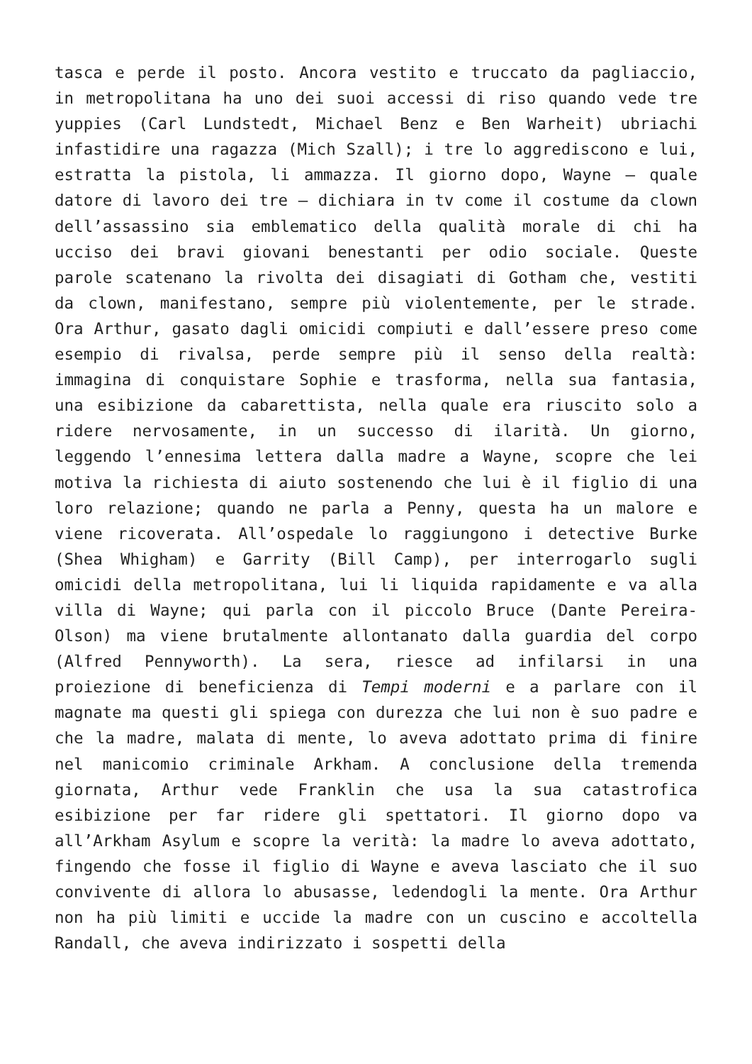tasca e perde il posto. Ancora vestito e truccato da pagliaccio, in metropolitana ha uno dei suoi accessi di riso quando vede tre yuppies (Carl Lundstedt, Michael Benz e Ben Warheit) ubriachi infastidire una ragazza (Mich Szall); i tre lo aggrediscono e lui, estratta la pistola, li ammazza. Il giorno dopo, Wayne – quale datore di lavoro dei tre – dichiara in tv come il costume da clown dell’assassino sia emblematico della qualità morale di chi ha ucciso dei bravi giovani benestanti per odio sociale. Queste parole scatenano la rivolta dei disagiati di Gotham che, vestiti da clown, manifestano, sempre più violentemente, per le strade. Ora Arthur, gasato dagli omicidi compiuti e dall’essere preso come esempio di rivalsa, perde sempre più il senso della realtà: immagina di conquistare Sophie e trasforma, nella sua fantasia, una esibizione da cabarettista, nella quale era riuscito solo a ridere nervosamente, in un successo di ilarità. Un giorno, leggendo l’ennesima lettera dalla madre a Wayne, scopre che lei motiva la richiesta di aiuto sostenendo che lui è il figlio di una loro relazione; quando ne parla a Penny, questa ha un malore e viene ricoverata. All’ospedale lo raggiungono i detective Burke (Shea Whigham) e Garrity (Bill Camp), per interrogarlo sugli omicidi della metropolitana, lui li liquida rapidamente e va alla villa di Wayne; qui parla con il piccolo Bruce (Dante Pereira-Olson) ma viene brutalmente allontanato dalla guardia del corpo (Alfred Pennyworth). La sera, riesce ad infilarsi in una proiezione di beneficienza di Tempi moderni e a parlare con il magnate ma questi gli spiega con durezza che lui non è suo padre e che la madre, malata di mente, lo aveva adottato prima di finire nel manicomio criminale Arkham. A conclusione della tremenda giornata, Arthur vede Franklin che usa la sua catastrofica esibizione per far ridere gli spettatori. Il giorno dopo va all’Arkham Asylum e scopre la verità: la madre lo aveva adottato, fingendo che fosse il figlio di Wayne e aveva lasciato che il suo convivente di allora lo abusasse, ledendogli la mente. Ora Arthur non ha più limiti e uccide la madre con un cuscino e accoltella Randall, che aveva indirizzato i sospetti della